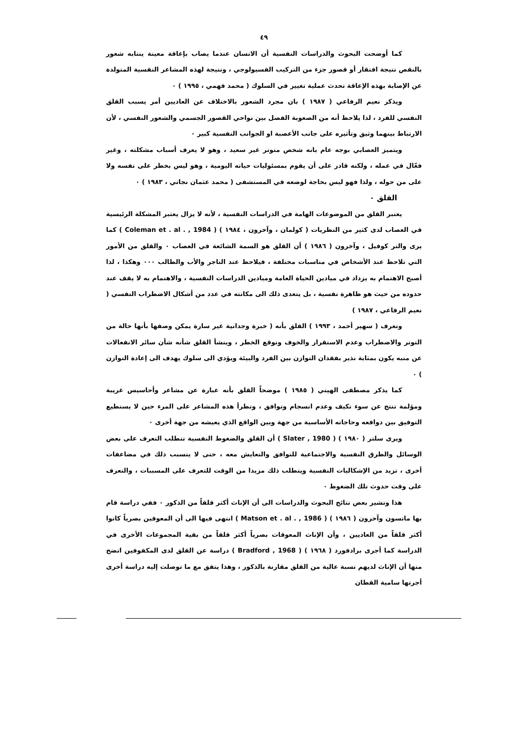٤٩
كما أوضحت البحوث والدراسات النفسية أن الانسان عندما يصاب بإعاقة معينة ينتابه شعور بالنقص نتيجة افتقار أو قصور جزء من التركيب الفسيولوجي ، ونتيجة لهذه المشاعر النفسية المتولدة عن الإصابة بهذه الإعاقة تحدث عملية تغيير في السلوك ( محمد فهمي ، ١٩٩٥ ) ٠
ويذكر نعيم الرفاعي ( ١٩٨٧ ) بان مجرد الشعور بالاختلاف عن العاديين أمر يسبب القلق النفسي للفرد ، لذا يلاحظ أنه من الصعوبة الفصل بين نواحي القصور الجسمي والشعور النفسي ، لأن الارتباط بينهما وثيق وتأثيره على جانب الأعصبة او الجوانب النفسية كبير ٠
ويتميز العصابي بوجه عام بانه شخص متوتر غير سعيد ، وهو لا يعرف أسباب مشكلته ، وغير فعّال في عمله ، ولكنه قادر على أن يقوم بمسئوليات حياته اليومية ، وهو ليس بخطر على نفسه ولا على من حوله ، ولذا فهو ليس بحاجة لوضعه في المستشفى ( محمد عثمان نجاتي ، ١٩٨٣ ) ٠
القلق ٠
يعتبر القلق من الموضوعات الهامة في الدراسات النفسية ، لأنه لا يزال يعتبر المشكلة الرئيسية في العصاب لدى كثير من النظريات ( كولمان ، وآخرون ، ١٩٨٤ ) ( Coleman et . al . , 1984 ) كما يرى والتر كوفيل ، وآخرون ( ١٩٨٦ ) أن القلق هو السمة الشائعة في العصاب ٠ والقلق من الأمور التي تلاحظ عند الأشخاص في مناسبات مختلفة ، فيلاحظ عند التاجر والأب والطالب ٠٠٠ وهكذا ، لذا أصبح الاهتمام به يزداد في ميادين الحياة العامة وميادين الدراسات النفسية ، والاهتمام به لا يقف عند حدوده من حيث هو ظاهرة نفسية ، بل يتعدى ذلك الى مكانته في عدد من أشكال الاضطراب النفسي ( نعيم الرفاعي ، ١٩٨٧ )
وتعرف ( سهير أحمد ، ١٩٩٣ ) القلق بأنه ( خبرة وجدانية غير سارة يمكن وصفها بأنها حالة من التوتر والاضطراب وعدم الاستقرار والخوف وتوقع الخطر ، وينشأ القلق شأنه شأن سائر الانفعالات عن منبه يكون بمثابة نذير بفقدان التوازن بين الفرد والبيئة ويؤدي الى سلوك يهدف الى إعادة التوازن ) ٠
كما يذكر مصطفى الهيتي ( ١٩٨٥ ) موضحاً القلق بأنه عبارة عن مشاعر وأحاسيس غريبة ومؤلمة تنتج عن سوء تكيف وعدم انسجام وتوافق ، وتطرأ هذه المشاعر على المرء حين لا يستطيع التوفيق بين دوافعه وحاجاته الأساسية من جهة وبين الواقع الذي يعيشه من جهة أخرى ٠
ويرى سلتر ( ١٩٨٠ ) ( Slater , 1980 ) أن القلق والضغوط النفسية تتطلب التعرف على بعض الوسائل والطرق النفسية والاجتماعية للتوافق والتعايش معه ، حتى لا يتسبب ذلك في مضاعفات أخرى ، تزيد من الإشكاليات النفسية ويتطلب ذلك مزيدا من الوقت للتعرف على المسببات ، والتعرف على وقت حدوث تلك الضغوط ٠
هذا وتشير بعض نتائج البحوث والدراسات الى أن الإناث أكثر قلقاً من الذكور ٠ ففي دراسة قام بها ماتسون وآخرون ( ١٩٨٦ ) ( Matson et . al . , 1986 ) انتهى فيها الى أن المعوقين بصرياً كانوا أكثر قلقاً من العاديين ، وأن الإناث المعوقات بصرياً أكثر قلقاً من بقية المجموعات الأخرى في الدراسة كما أجرى برادفورد ( ١٩٦٨ ) ( Bradford , 1968 ) دراسة عن القلق لدى المكفوفين اتضح منها أن الإناث لديهم نسبة عالية من القلق مقارنة بالذكور ، وهذا يتفق مع ما توصلت إليه دراسة أخرى أجرتها سامية القطان